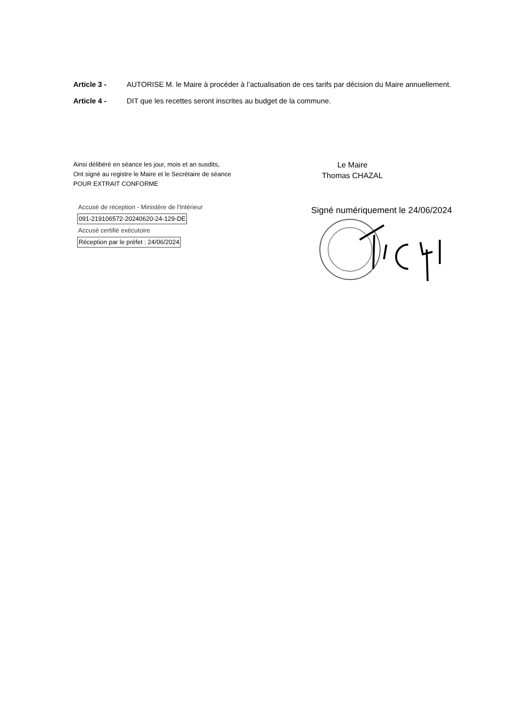Article 3 - AUTORISE M. le Maire à procéder à l’actualisation de ces tarifs par décision du Maire annuellement.
Article 4 - DIT que les recettes seront inscrites au budget de la commune.
Ainsi délibéré en séance les jour, mois et an susdits,
Ont signé au registre le Maire et le Secrétaire de séance
POUR EXTRAIT CONFORME
Accusé de réception - Ministère de l'Intérieur
091-219106572-20240620-24-129-DE
Accusé certifié exécutoire
Réception par le préfet : 24/06/2024
Le Maire
Thomas CHAZAL
Signé numériquement le 24/06/2024